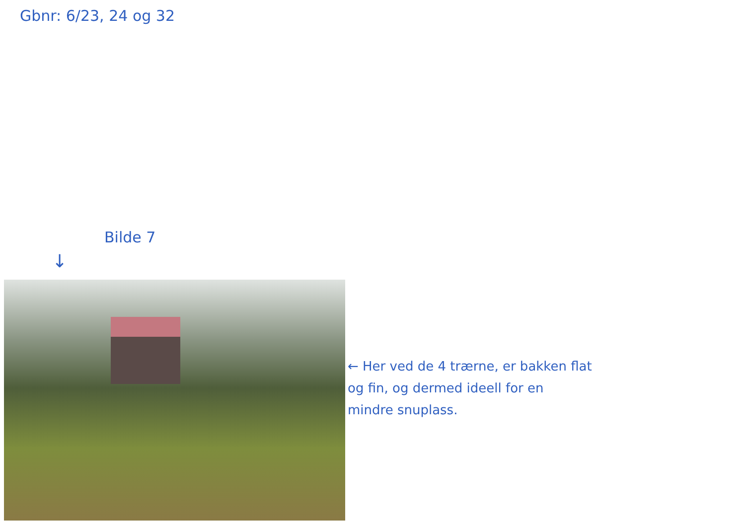Gbnr: 6/23, 24 og 32
Bilde 7
↓
← Her ved de 4 trærne, er bakken flat
og fin, og dermed ideell for en
mindre snuplass.